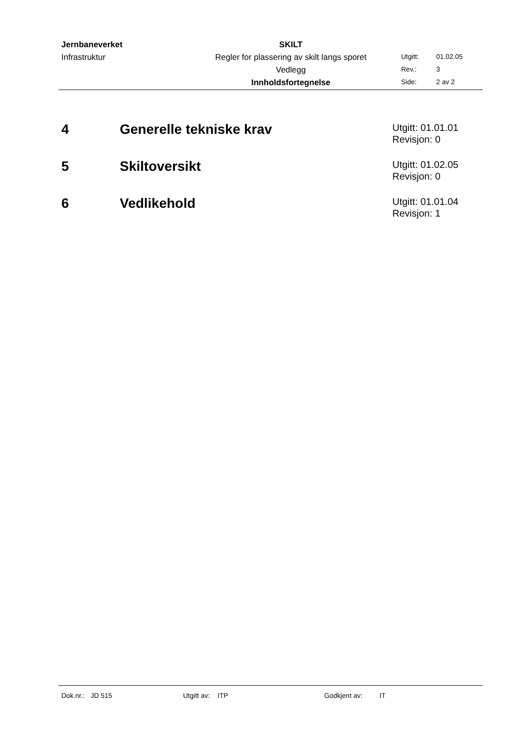| Jernbaneverket | SKILT | | |
| Infrastruktur | Regler for plassering av skilt langs sporet | Utgitt: | 01.02.05 |
| | Vedlegg | Rev.: | 3 |
| | Innholdsfortegnelse | Side: | 2 av 2 |
4 Generelle tekniske krav
Utgitt: 01.01.01
Revisjon: 0
5 Skiltoversikt
Utgitt: 01.02.05
Revisjon: 0
6 Vedlikehold
Utgitt: 01.01.04
Revisjon: 1
Dok.nr.: JD 515 Utgitt av: ITP Godkjent av: IT